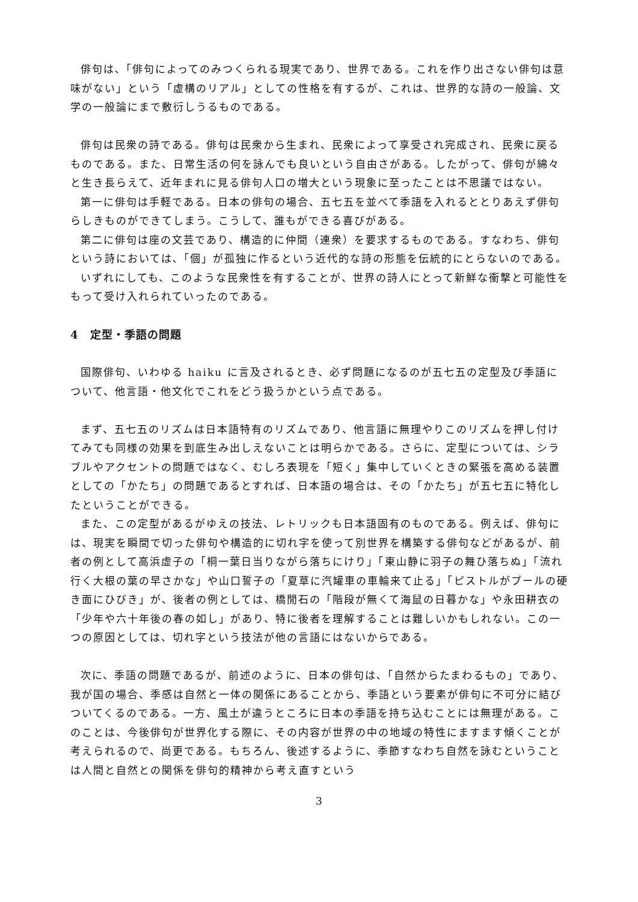俳句は､「俳句によってのみつくられる現実であり、世界である。これを作り出さない俳句は意味がない」という「虚構のリアル」としての性格を有するが、これは、世界的な詩の一般論、文学の一般論にまで敷衍しうるものである。
俳句は民衆の詩である。俳句は民衆から生まれ、民衆によって享受され完成され、民衆に戻るものである。また、日常生活の何を詠んでも良いという自由さがある。したがって、俳句が綿々と生き長らえて、近年まれに見る俳句人口の増大という現象に至ったことは不思議ではない。
第一に俳句は手軽である。日本の俳句の場合、五七五を並べて季語を入れるととりあえず俳句らしきものができてしまう。こうして、誰もができる喜びがある。
第二に俳句は座の文芸であり、構造的に仲間（連衆）を要求するものである。すなわち、俳句という詩においては､「個」が孤独に作るという近代的な詩の形態を伝統的にとらないのである。
いずれにしても、このような民衆性を有することが、世界の詩人にとって新鮮な衝撃と可能性をもって受け入れられていったのである。
4　定型・季語の問題
国際俳句、いわゆる haiku に言及されるとき、必ず問題になるのが五七五の定型及び季語について、他言語・他文化でこれをどう扱うかという点である。
まず、五七五のリズムは日本語特有のリズムであり、他言語に無理やりこのリズムを押し付けてみても同様の効果を到底生み出しえないことは明らかである。さらに、定型については、シラブルやアクセントの問題ではなく、むしろ表現を「短く」集中していくときの緊張を高める装置としての「かたち」の問題であるとすれば、日本語の場合は、その「かたち」が五七五に特化したということができる。
また、この定型があるがゆえの技法、レトリックも日本語固有のものである。例えば、俳句には、現実を瞬間で切った俳句や構造的に切れ字を使って別世界を構築する俳句などがあるが、前者の例として高浜虚子の「桐一葉日当りながら落ちにけり」「東山静に羽子の舞ひ落ちぬ」「流れ行く大根の葉の早さかな」や山口誓子の「夏草に汽罐車の車輪来て止る」「ピストルがプールの硬き面にひびき」が、後者の例としては、橋閒石の「階段が無くて海鼠の日暮かな」や永田耕衣の「少年や六十年後の春の如し」があり、特に後者を理解することは難しいかもしれない。この一つの原因としては、切れ字という技法が他の言語にはないからである。
次に、季語の問題であるが、前述のように、日本の俳句は､「自然からたまわるもの」であり、我が国の場合、季感は自然と一体の関係にあることから、季語という要素が俳句に不可分に結びついてくるのである。一方、風土が違うところに日本の季語を持ち込むことには無理がある。このことは、今後俳句が世界化する際に、その内容が世界の中の地域の特性にますます傾くことが考えられるので、尚更である。もちろん、後述するように、季節すなわち自然を詠むということは人間と自然との関係を俳句的精神から考え直すという
3